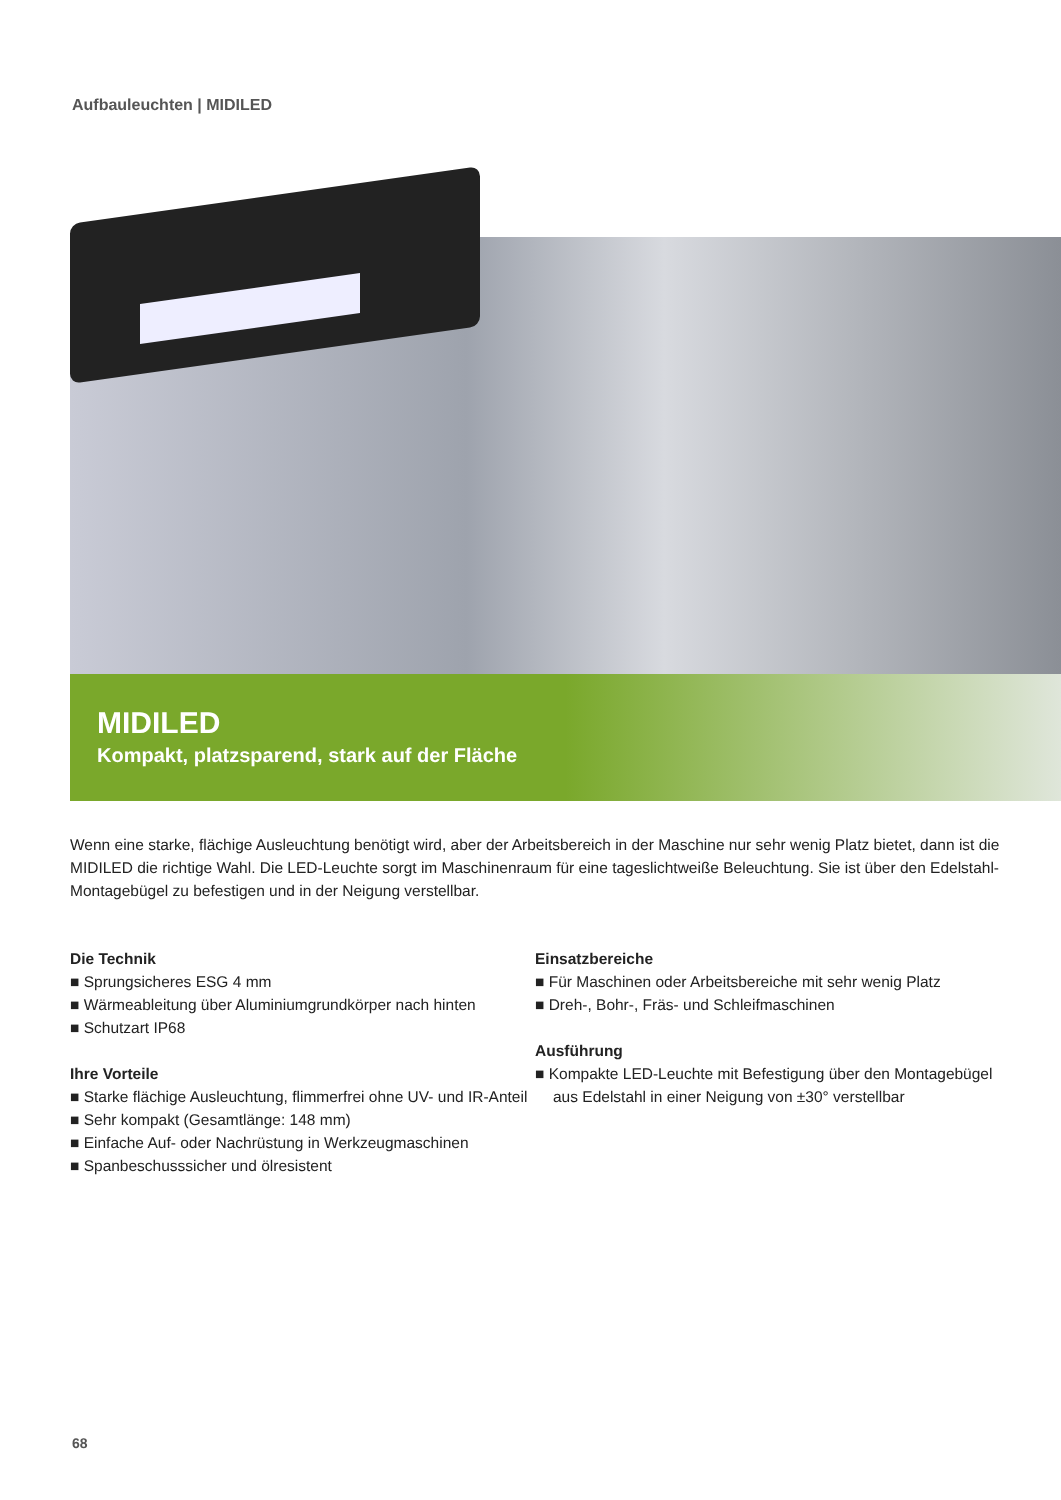Aufbauleuchten | MIDILED
MIDILED
Kompakt, platzsparend, stark auf der Fläche
Wenn eine starke, flächige Ausleuchtung benötigt wird, aber der Arbeitsbereich in der Maschine nur sehr wenig Platz bietet, dann ist die MIDILED die richtige Wahl. Die LED-Leuchte sorgt im Maschinenraum für eine tageslichtweiße Beleuchtung. Sie ist über den Edelstahl-Montagebügel zu befestigen und in der Neigung verstellbar.
Die Technik
■ Sprungsicheres ESG 4 mm
■ Wärmeableitung über Aluminiumgrundkörper nach hinten
■ Schutzart IP68
Ihre Vorteile
■ Starke flächige Ausleuchtung, flimmerfrei ohne UV- und IR-Anteil
■ Sehr kompakt (Gesamtlänge: 148 mm)
■ Einfache Auf- oder Nachrüstung in Werkzeugmaschinen
■ Spanbeschusssicher und ölresistent
Einsatzbereiche
■ Für Maschinen oder Arbeitsbereiche mit sehr wenig Platz
■ Dreh-, Bohr-, Fräs- und Schleifmaschinen
Ausführung
■ Kompakte LED-Leuchte mit Befestigung über den Montagebügel aus Edelstahl in einer Neigung von ±30° verstellbar
68